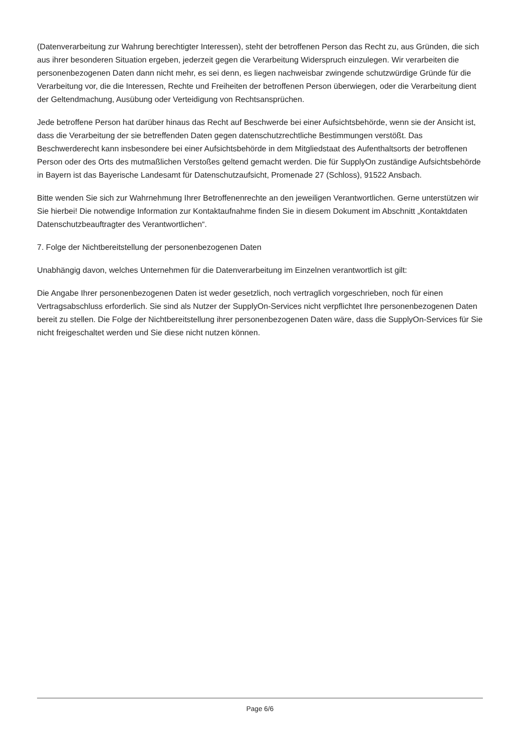(Datenverarbeitung zur Wahrung berechtigter Interessen), steht der betroffenen Person das Recht zu, aus Gründen, die sich aus ihrer besonderen Situation ergeben, jederzeit gegen die Verarbeitung Widerspruch einzulegen. Wir verarbeiten die personenbezogenen Daten dann nicht mehr, es sei denn, es liegen nachweisbar zwingende schutzwürdige Gründe für die Verarbeitung vor, die die Interessen, Rechte und Freiheiten der betroffenen Person überwiegen, oder die Verarbeitung dient der Geltendmachung, Ausübung oder Verteidigung von Rechtsansprüchen.
Jede betroffene Person hat darüber hinaus das Recht auf Beschwerde bei einer Aufsichtsbehörde, wenn sie der Ansicht ist, dass die Verarbeitung der sie betreffenden Daten gegen datenschutzrechtliche Bestimmungen verstößt. Das Beschwerderecht kann insbesondere bei einer Aufsichtsbehörde in dem Mitgliedstaat des Aufenthaltsorts der betroffenen Person oder des Orts des mutmaßlichen Verstoßes geltend gemacht werden. Die für SupplyOn zuständige Aufsichtsbehörde in Bayern ist das Bayerische Landesamt für Datenschutzaufsicht, Promenade 27 (Schloss), 91522 Ansbach.
Bitte wenden Sie sich zur Wahrnehmung Ihrer Betroffenenrechte an den jeweiligen Verantwortlichen. Gerne unterstützen wir Sie hierbei! Die notwendige Information zur Kontaktaufnahme finden Sie in diesem Dokument im Abschnitt „Kontaktdaten Datenschutzbeauftragter des Verantwortlichen“.
7. Folge der Nichtbereitstellung der personenbezogenen Daten
Unabhängig davon, welches Unternehmen für die Datenverarbeitung im Einzelnen verantwortlich ist gilt:
Die Angabe Ihrer personenbezogenen Daten ist weder gesetzlich, noch vertraglich vorgeschrieben, noch für einen Vertragsabschluss erforderlich. Sie sind als Nutzer der SupplyOn-Services nicht verpflichtet Ihre personenbezogenen Daten bereit zu stellen. Die Folge der Nichtbereitstellung ihrer personenbezogenen Daten wäre, dass die SupplyOn-Services für Sie nicht freigeschaltet werden und Sie diese nicht nutzen können.
Page 6/6